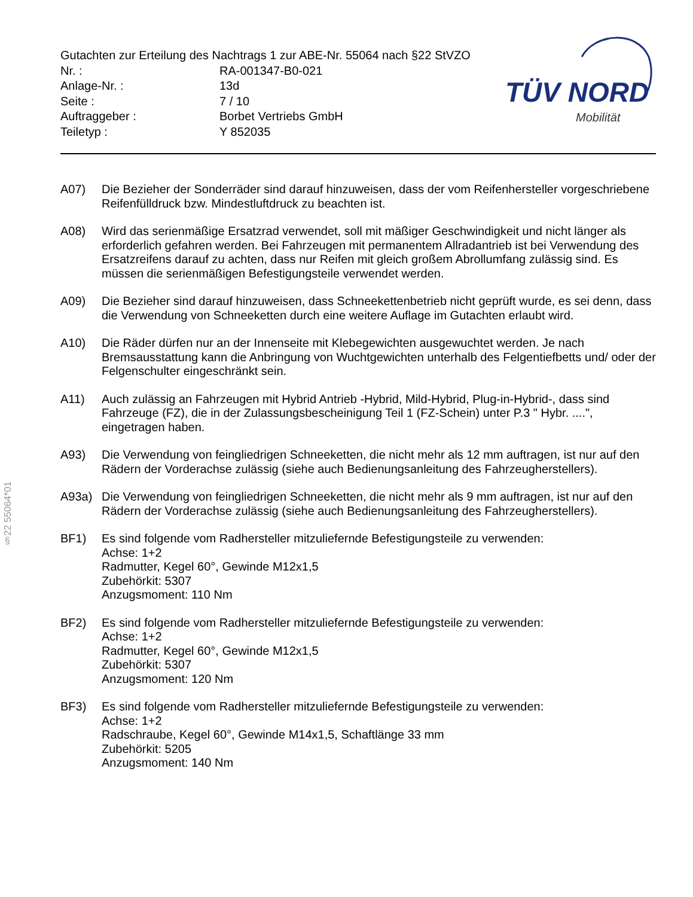Gutachten zur Erteilung des Nachtrags 1 zur ABE-Nr. 55064 nach §22 StVZO
| Nr. : | RA-001347-B0-021 |
| Anlage-Nr. : | 13d |
| Seite : | 7 / 10 |
| Auftraggeber : | Borbet Vertriebs GmbH |
| Teiletyp : | Y 852035 |
TÜV NORD
Mobilität
A07) Die Bezieher der Sonderräder sind darauf hinzuweisen, dass der vom Reifenhersteller vorgeschriebene Reifenfülldruck bzw. Mindestluftdruck zu beachten ist.
A08) Wird das serienmäßige Ersatzrad verwendet, soll mit mäßiger Geschwindigkeit und nicht länger als erforderlich gefahren werden. Bei Fahrzeugen mit permanentem Allradantrieb ist bei Verwendung des Ersatzreifens darauf zu achten, dass nur Reifen mit gleich großem Abrollumfang zulässig sind. Es müssen die serienmäßigen Befestigungsteile verwendet werden.
A09) Die Bezieher sind darauf hinzuweisen, dass Schneekettenbetrieb nicht geprüft wurde, es sei denn, dass die Verwendung von Schneeketten durch eine weitere Auflage im Gutachten erlaubt wird.
A10) Die Räder dürfen nur an der Innenseite mit Klebegewichten ausgewuchtet werden. Je nach Bremsausstattung kann die Anbringung von Wuchtgewichten unterhalb des Felgentiefbetts und/ oder der Felgenschulter eingeschränkt sein.
A11) Auch zulässig an Fahrzeugen mit Hybrid Antrieb -Hybrid, Mild-Hybrid, Plug-in-Hybrid-, dass sind Fahrzeuge (FZ), die in der Zulassungsbescheinigung Teil 1 (FZ-Schein) unter P.3 " Hybr. ....", eingetragen haben.
A93) Die Verwendung von feingliedrigen Schneeketten, die nicht mehr als 12 mm auftragen, ist nur auf den Rädern der Vorderachse zulässig (siehe auch Bedienungsanleitung des Fahrzeugherstellers).
A93a) Die Verwendung von feingliedrigen Schneeketten, die nicht mehr als 9 mm auftragen, ist nur auf den Rädern der Vorderachse zulässig (siehe auch Bedienungsanleitung des Fahrzeugherstellers).
BF1) Es sind folgende vom Radhersteller mitzuliefernde Befestigungsteile zu verwenden:
Achse: 1+2
Radmutter, Kegel 60°, Gewinde M12x1,5
Zubehörkit: 5307
Anzugsmoment: 110 Nm
BF2) Es sind folgende vom Radhersteller mitzuliefernde Befestigungsteile zu verwenden:
Achse: 1+2
Radmutter, Kegel 60°, Gewinde M12x1,5
Zubehörkit: 5307
Anzugsmoment: 120 Nm
BF3) Es sind folgende vom Radhersteller mitzuliefernde Befestigungsteile zu verwenden:
Achse: 1+2
Radschraube, Kegel 60°, Gewinde M14x1,5, Schaftlänge 33 mm
Zubehörkit: 5205
Anzugsmoment: 140 Nm
§22 55064*01